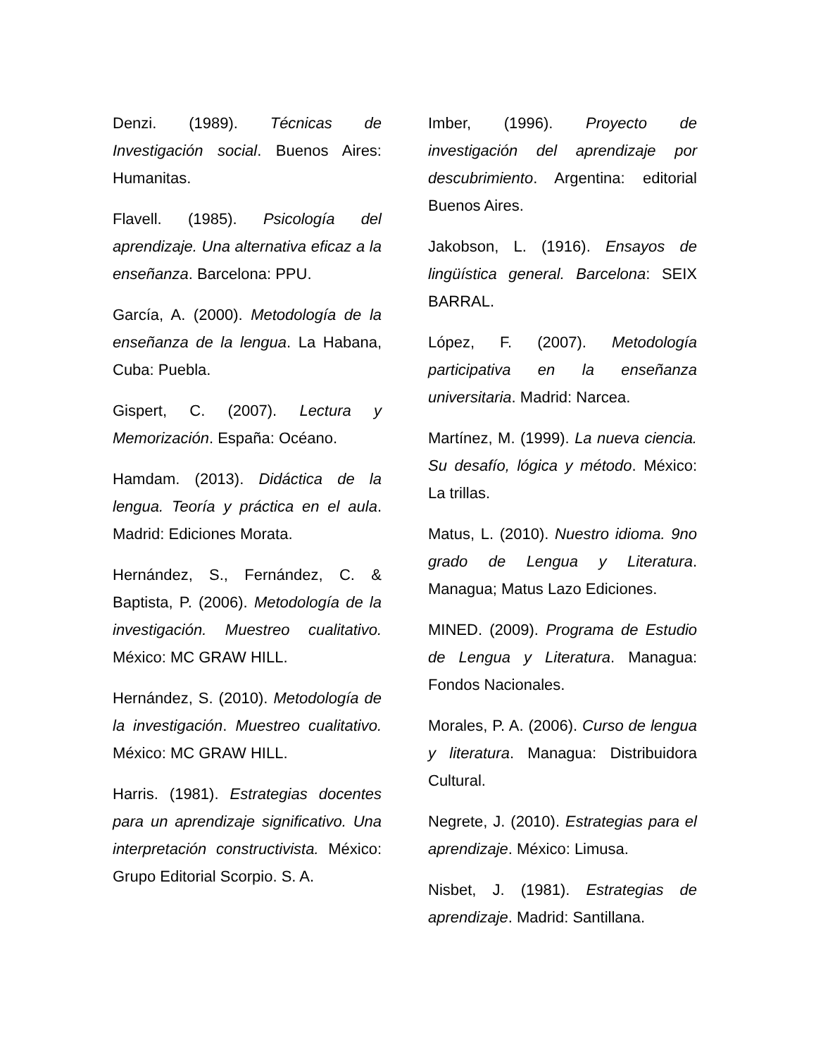Denzi. (1989). Técnicas de Investigación social. Buenos Aires: Humanitas.
Flavell. (1985). Psicología del aprendizaje. Una alternativa eficaz a la enseñanza. Barcelona: PPU.
García, A. (2000). Metodología de la enseñanza de la lengua. La Habana, Cuba: Puebla.
Gispert, C. (2007). Lectura y Memorización. España: Océano.
Hamdam. (2013). Didáctica de la lengua. Teoría y práctica en el aula. Madrid: Ediciones Morata.
Hernández, S., Fernández, C. & Baptista, P. (2006). Metodología de la investigación. Muestreo cualitativo. México: MC GRAW HILL.
Hernández, S. (2010). Metodología de la investigación. Muestreo cualitativo. México: MC GRAW HILL.
Harris. (1981). Estrategias docentes para un aprendizaje significativo. Una interpretación constructivista. México: Grupo Editorial Scorpio. S. A.
Imber, (1996). Proyecto de investigación del aprendizaje por descubrimiento. Argentina: editorial Buenos Aires.
Jakobson, L. (1916). Ensayos de lingüística general. Barcelona: SEIX BARRAL.
López, F. (2007). Metodología participativa en la enseñanza universitaria. Madrid: Narcea.
Martínez, M. (1999). La nueva ciencia. Su desafío, lógica y método. México: La trillas.
Matus, L. (2010). Nuestro idioma. 9no grado de Lengua y Literatura. Managua; Matus Lazo Ediciones.
MINED. (2009). Programa de Estudio de Lengua y Literatura. Managua: Fondos Nacionales.
Morales, P. A. (2006). Curso de lengua y literatura. Managua: Distribuidora Cultural.
Negrete, J. (2010). Estrategias para el aprendizaje. México: Limusa.
Nisbet, J. (1981). Estrategias de aprendizaje. Madrid: Santillana.